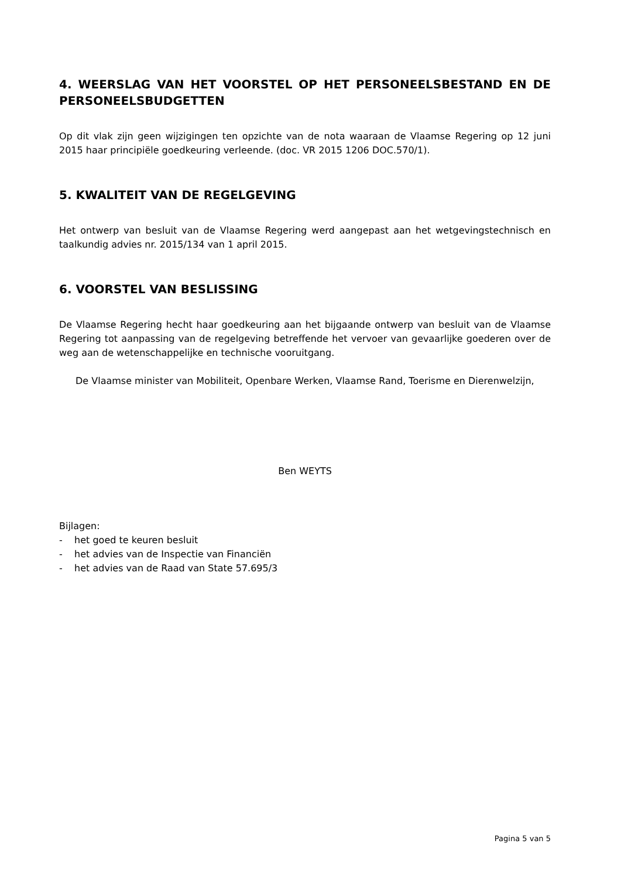4. WEERSLAG VAN HET VOORSTEL OP HET PERSONEELSBESTAND EN DE PERSONEELSBUDGETTEN
Op dit vlak zijn geen wijzigingen ten opzichte van de nota waaraan de Vlaamse Regering op 12 juni 2015 haar principiële goedkeuring verleende. (doc. VR 2015 1206 DOC.570/1).
5. KWALITEIT VAN DE REGELGEVING
Het ontwerp van besluit van de Vlaamse Regering werd aangepast aan het wetgevingstechnisch en taalkundig advies nr. 2015/134 van 1 april 2015.
6. VOORSTEL VAN BESLISSING
De Vlaamse Regering hecht haar goedkeuring aan het bijgaande ontwerp van besluit van de Vlaamse Regering tot aanpassing van de regelgeving betreffende het vervoer van gevaarlijke goederen over de weg aan de wetenschappelijke en technische vooruitgang.
De Vlaamse minister van Mobiliteit, Openbare Werken, Vlaamse Rand, Toerisme en Dierenwelzijn,
Ben WEYTS
Bijlagen:
- het goed te keuren besluit
- het advies van de Inspectie van Financiën
- het advies van de Raad van State 57.695/3
Pagina 5 van 5